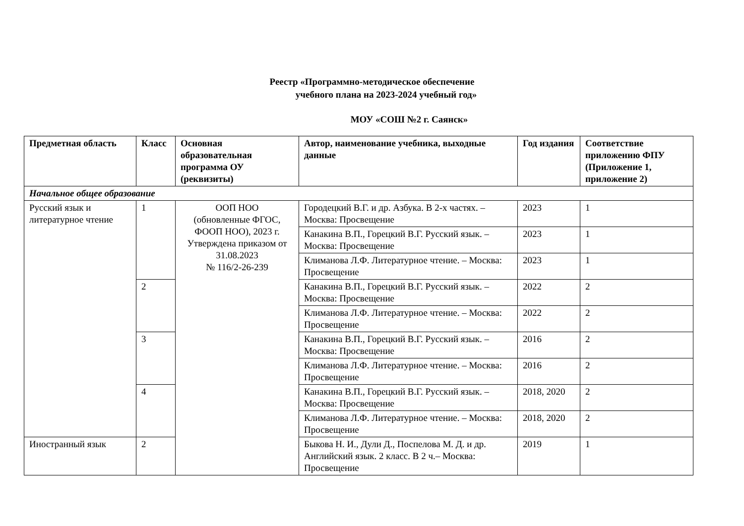Реестр «Программно-методическое обеспечение
учебного плана на 2023-2024 учебный год»
МОУ «СОШ №2 г. Саянск»
| Предметная область | Класс | Основная образовательная программа ОУ (реквизиты) | Автор, наименование учебника, выходные данные | Год издания | Соответствие приложению ФПУ (Приложение 1, приложение 2) |
| --- | --- | --- | --- | --- | --- |
| Начальное общее образование | | | | | |
| Русский язык и литературное чтение | 1 | ООП НОО (обновленные ФГОС, ФООП НОО), 2023 г. Утверждена приказом от 31.08.2023 № 116/2-26-239 | Городецкий В.Г. и др. Азбука. В 2-х частях. – Москва: Просвещение | 2023 | 1 |
| | | | Канакина В.П., Горецкий В.Г. Русский язык. – Москва: Просвещение | 2023 | 1 |
| | | | Климанова Л.Ф. Литературное чтение. – Москва: Просвещение | 2023 | 1 |
| | 2 | | Канакина В.П., Горецкий В.Г. Русский язык. – Москва: Просвещение | 2022 | 2 |
| | | | Климанова Л.Ф. Литературное чтение. – Москва: Просвещение | 2022 | 2 |
| | 3 | | Канакина В.П., Горецкий В.Г. Русский язык. – Москва: Просвещение | 2016 | 2 |
| | | | Климанова Л.Ф. Литературное чтение. – Москва: Просвещение | 2016 | 2 |
| | 4 | | Канакина В.П., Горецкий В.Г. Русский язык. – Москва: Просвещение | 2018, 2020 | 2 |
| | | | Климанова Л.Ф. Литературное чтение. – Москва: Просвещение | 2018, 2020 | 2 |
| Иностранный язык | 2 | | Быкова Н. И., Дули Д., Поспелова М. Д. и др. Английский язык. 2 класс. В 2 ч.– Москва: Просвещение | 2019 | 1 |